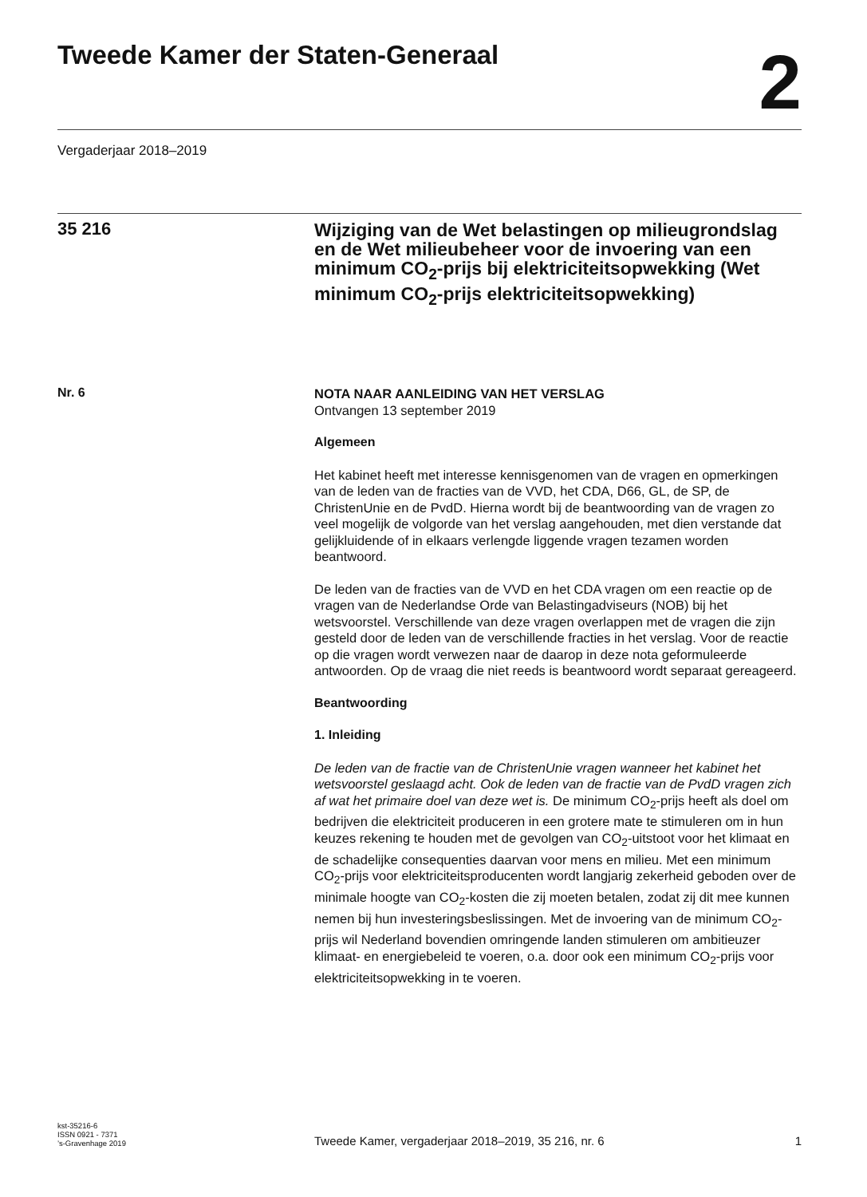Tweede Kamer der Staten-Generaal
2
Vergaderjaar 2018–2019
35 216
Wijziging van de Wet belastingen op milieugrondslag en de Wet milieubeheer voor de invoering van een minimum CO<sub>2</sub>-prijs bij elektriciteitsopwekking (Wet minimum CO<sub>2</sub>-prijs elektriciteitsopwekking)
Nr. 6
NOTA NAAR AANLEIDING VAN HET VERSLAG
Ontvangen 13 september 2019
Algemeen
Het kabinet heeft met interesse kennisgenomen van de vragen en opmerkingen van de leden van de fracties van de VVD, het CDA, D66, GL, de SP, de ChristenUnie en de PvdD. Hierna wordt bij de beantwoording van de vragen zo veel mogelijk de volgorde van het verslag aangehouden, met dien verstande dat gelijkluidende of in elkaars verlengde liggende vragen tezamen worden beantwoord.
De leden van de fracties van de VVD en het CDA vragen om een reactie op de vragen van de Nederlandse Orde van Belastingadviseurs (NOB) bij het wetsvoorstel. Verschillende van deze vragen overlappen met de vragen die zijn gesteld door de leden van de verschillende fracties in het verslag. Voor de reactie op die vragen wordt verwezen naar de daarop in deze nota geformuleerde antwoorden. Op de vraag die niet reeds is beantwoord wordt separaat gereageerd.
Beantwoording
1. Inleiding
De leden van de fractie van de ChristenUnie vragen wanneer het kabinet het wetsvoorstel geslaagd acht. Ook de leden van de fractie van de PvdD vragen zich af wat het primaire doel van deze wet is. De minimum CO<sub>2</sub>-prijs heeft als doel om bedrijven die elektriciteit produceren in een grotere mate te stimuleren om in hun keuzes rekening te houden met de gevolgen van CO<sub>2</sub>-uitstoot voor het klimaat en de schadelijke consequenties daarvan voor mens en milieu. Met een minimum CO<sub>2</sub>-prijs voor elektriciteitsproducenten wordt langjarig zekerheid geboden over de minimale hoogte van CO<sub>2</sub>-kosten die zij moeten betalen, zodat zij dit mee kunnen nemen bij hun investeringsbeslissingen. Met de invoering van de minimum CO<sub>2</sub>-prijs wil Nederland bovendien omringende landen stimuleren om ambitieuzer klimaat- en energiebeleid te voeren, o.a. door ook een minimum CO<sub>2</sub>-prijs voor elektriciteitsopwekking in te voeren.
kst-35216-6
ISSN 0921 - 7371
’s-Gravenhage 2019
Tweede Kamer, vergaderjaar 2018–2019, 35 216, nr. 6
1